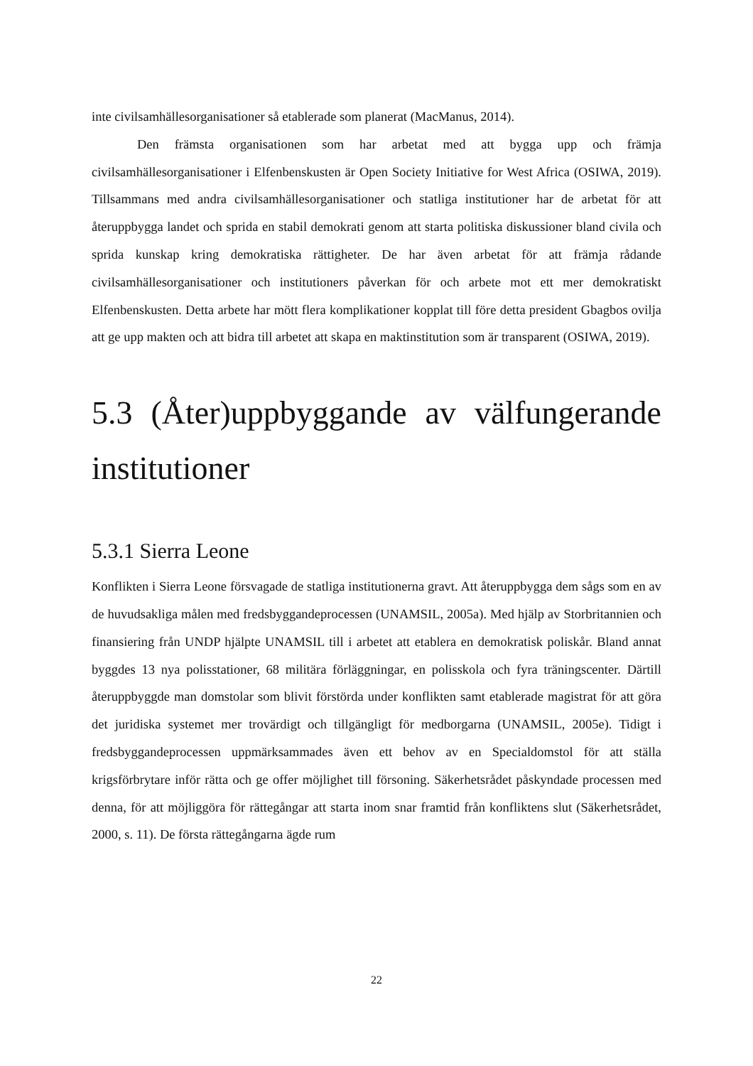inte civilsamhällesorganisationer så etablerade som planerat (MacManus, 2014).
Den främsta organisationen som har arbetat med att bygga upp och främja civilsamhällesorganisationer i Elfenbenskusten är Open Society Initiative for West Africa (OSIWA, 2019). Tillsammans med andra civilsamhällesorganisationer och statliga institutioner har de arbetat för att återuppbygga landet och sprida en stabil demokrati genom att starta politiska diskussioner bland civila och sprida kunskap kring demokratiska rättigheter. De har även arbetat för att främja rådande civilsamhällesorganisationer och institutioners påverkan för och arbete mot ett mer demokratiskt Elfenbenskusten. Detta arbete har mött flera komplikationer kopplat till före detta president Gbagbos ovilja att ge upp makten och att bidra till arbetet att skapa en maktinstitution som är transparent (OSIWA, 2019).
5.3 (Åter)uppbyggande av välfungerande institutioner
5.3.1 Sierra Leone
Konflikten i Sierra Leone försvagade de statliga institutionerna gravt. Att återuppbygga dem sågs som en av de huvudsakliga målen med fredsbyggandeprocessen (UNAMSIL, 2005a). Med hjälp av Storbritannien och finansiering från UNDP hjälpte UNAMSIL till i arbetet att etablera en demokratisk poliskår. Bland annat byggdes 13 nya polisstationer, 68 militära förläggningar, en polisskola och fyra träningscenter. Därtill återuppbyggde man domstolar som blivit förstörda under konflikten samt etablerade magistrat för att göra det juridiska systemet mer trovärdigt och tillgängligt för medborgarna (UNAMSIL, 2005e). Tidigt i fredsbyggandeprocessen uppmärksammades även ett behov av en Specialdomstol för att ställa krigsförbrytare inför rätta och ge offer möjlighet till försoning. Säkerhetsrådet påskyndade processen med denna, för att möjliggöra för rättegångar att starta inom snar framtid från konfliktens slut (Säkerhetsrådet, 2000, s. 11). De första rättegångarna ägde rum
22